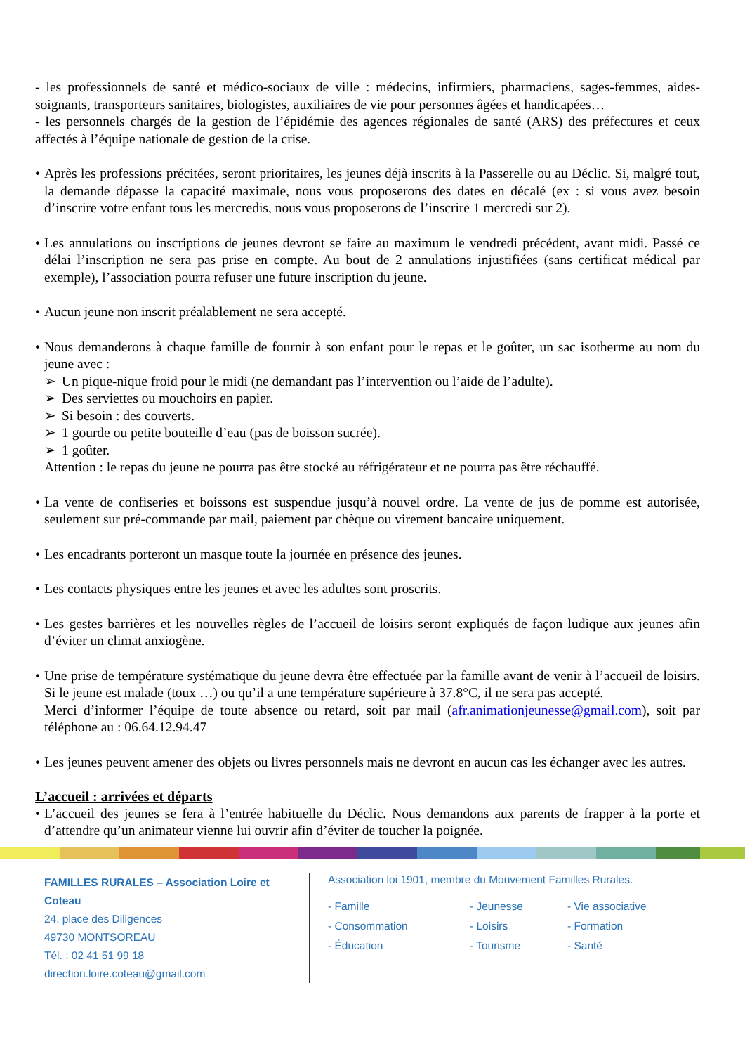- les professionnels de santé et médico-sociaux de ville : médecins, infirmiers, pharmaciens, sages-femmes, aides-soignants, transporteurs sanitaires, biologistes, auxiliaires de vie pour personnes âgées et handicapées…
- les personnels chargés de la gestion de l’épidémie des agences régionales de santé (ARS) des préfectures et ceux affectés à l’équipe nationale de gestion de la crise.
• Après les professions précitées, seront prioritaires, les jeunes déjà inscrits à la Passerelle ou au Déclic. Si, malgré tout, la demande dépasse la capacité maximale, nous vous proposerons des dates en décalé (ex : si vous avez besoin d’inscrire votre enfant tous les mercredis, nous vous proposerons de l’inscrire 1 mercredi sur 2).
• Les annulations ou inscriptions de jeunes devront se faire au maximum le vendredi précédent, avant midi. Passé ce délai l’inscription ne sera pas prise en compte. Au bout de 2 annulations injustifiées (sans certificat médical par exemple), l’association pourra refuser une future inscription du jeune.
• Aucun jeune non inscrit préalablement ne sera accepté.
• Nous demanderons à chaque famille de fournir à son enfant pour le repas et le goûter, un sac isotherme au nom du jeune avec :
➢ Un pique-nique froid pour le midi (ne demandant pas l’intervention ou l’aide de l’adulte).
➢ Des serviettes ou mouchoirs en papier.
➢ Si besoin : des couverts.
➢ 1 gourde ou petite bouteille d’eau (pas de boisson sucrée).
➢ 1 goûter.
Attention : le repas du jeune ne pourra pas être stocké au réfrigérateur et ne pourra pas être réchauffé.
• La vente de confiseries et boissons est suspendue jusqu’à nouvel ordre. La vente de jus de pomme est autorisée, seulement sur pré-commande par mail, paiement par chèque ou virement bancaire uniquement.
• Les encadrants porteront un masque toute la journée en présence des jeunes.
• Les contacts physiques entre les jeunes et avec les adultes sont proscrits.
• Les gestes barrières et les nouvelles règles de l’accueil de loisirs seront expliqués de façon ludique aux jeunes afin d’éviter un climat anxiogène.
• Une prise de température systématique du jeune devra être effectuée par la famille avant de venir à l’accueil de loisirs. Si le jeune est malade (toux …) ou qu’il a une température supérieure à 37.8°C, il ne sera pas accepté.
Merci d’informer l’équipe de toute absence ou retard, soit par mail (afr.animationjeunesse@gmail.com), soit par téléphone au : 06.64.12.94.47
• Les jeunes peuvent amener des objets ou livres personnels mais ne devront en aucun cas les échanger avec les autres.
L’accueil : arrivées et départs
• L’accueil des jeunes se fera à l’entrée habituelle du Déclic. Nous demandons aux parents de frapper à la porte et d’attendre qu’un animateur vienne lui ouvrir afin d’éviter de toucher la poignée.
FAMILLES RURALES – Association Loire et Coteau
24, place des Diligences
49730 MONTSOREAU
Tél. : 02 41 51 99 18
direction.loire.coteau@gmail.com
Association loi 1901, membre du Mouvement Familles Rurales.
- Famille - Jeunesse - Vie associative - Consommation - Loisirs - Formation - Éducation - Tourisme - Santé